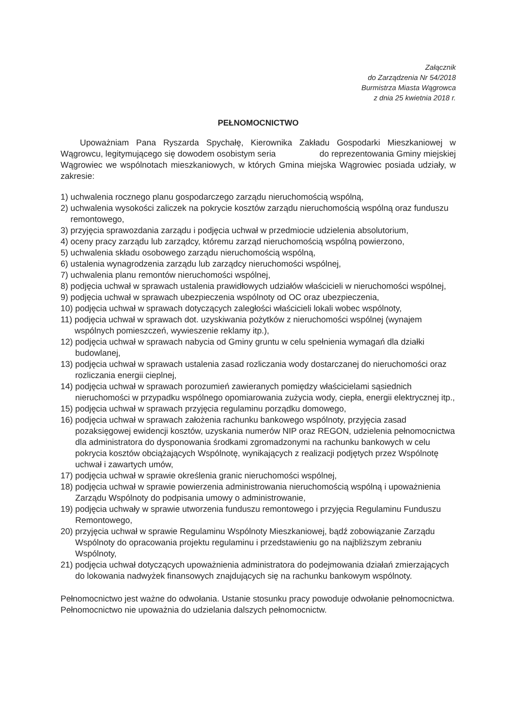Załącznik
do Zarządzenia Nr 54/2018
Burmistrza Miasta Wągrowca
z dnia 25 kwietnia 2018 r.
PEŁNOMOCNICTWO
Upoważniam Pana Ryszarda Spychałę, Kierownika Zakładu Gospodarki Mieszkaniowej w Wągrowcu, legitymującego się dowodem osobistym seria do reprezentowania Gminy miejskiej Wągrowiec we wspólnotach mieszkaniowych, w których Gmina miejska Wągrowiec posiada udziały, w zakresie:
1) uchwalenia rocznego planu gospodarczego zarządu nieruchomością wspólną,
2) uchwalenia wysokości zaliczek na pokrycie kosztów zarządu nieruchomością wspólną oraz funduszu remontowego,
3) przyjęcia sprawozdania zarządu i podjęcia uchwał w przedmiocie udzielenia absolutorium,
4) oceny pracy zarządu lub zarządcy, któremu zarząd nieruchomością wspólną powierzono,
5) uchwalenia składu osobowego zarządu nieruchomością wspólną,
6) ustalenia wynagrodzenia zarządu lub zarządcy nieruchomości wspólnej,
7) uchwalenia planu remontów nieruchomości wspólnej,
8) podjęcia uchwał w sprawach ustalenia prawidłowych udziałów właścicieli w nieruchomości wspólnej,
9) podjęcia uchwał w sprawach ubezpieczenia wspólnoty od OC oraz ubezpieczenia,
10) podjęcia uchwał w sprawach dotyczących zaległości właścicieli lokali wobec wspólnoty,
11) podjęcia uchwał w sprawach dot. uzyskiwania pożytków z nieruchomości wspólnej (wynajem wspólnych pomieszczeń, wywieszenie reklamy itp.),
12) podjęcia uchwał w sprawach nabycia od Gminy gruntu w celu spełnienia wymagań dla działki budowlanej,
13) podjęcia uchwał w sprawach ustalenia zasad rozliczania wody dostarczanej do nieruchomości oraz rozliczania energii cieplnej,
14) podjęcia uchwał w sprawach porozumień zawieranych pomiędzy właścicielami sąsiednich nieruchomości w przypadku wspólnego opomiarowania zużycia wody, ciepła, energii elektrycznej itp.,
15) podjęcia uchwał w sprawach przyjęcia regulaminu porządku domowego,
16) podjęcia uchwał w sprawach założenia rachunku bankowego wspólnoty, przyjęcia zasad pozaksięgowej ewidencji kosztów, uzyskania numerów NIP oraz REGON, udzielenia pełnomocnictwa dla administratora do dysponowania środkami zgromadzonymi na rachunku bankowych w celu pokrycia kosztów obciążających Wspólnotę, wynikających z realizacji podjętych przez Wspólnotę uchwał i zawartych umów,
17) podjęcia uchwał w sprawie określenia granic nieruchomości wspólnej,
18) podjęcia uchwał w sprawie powierzenia administrowania nieruchomością wspólną i upoważnienia Zarządu Wspólnoty do podpisania umowy o administrowanie,
19) podjęcia uchwały w sprawie utworzenia funduszu remontowego i przyjęcia Regulaminu Funduszu Remontowego,
20) przyjęcia uchwał w sprawie Regulaminu Wspólnoty Mieszkaniowej, bądź zobowiązanie Zarządu Wspólnoty do opracowania projektu regulaminu i przedstawieniu go na najbliższym zebraniu Wspólnoty,
21) podjęcia uchwał dotyczących upoważnienia administratora do podejmowania działań zmierzających do lokowania nadwyżek finansowych znajdujących się na rachunku bankowym wspólnoty.
Pełnomocnictwo jest ważne do odwołania. Ustanie stosunku pracy powoduje odwołanie pełnomocnictwa. Pełnomocnictwo nie upoważnia do udzielania dalszych pełnomocnictw.